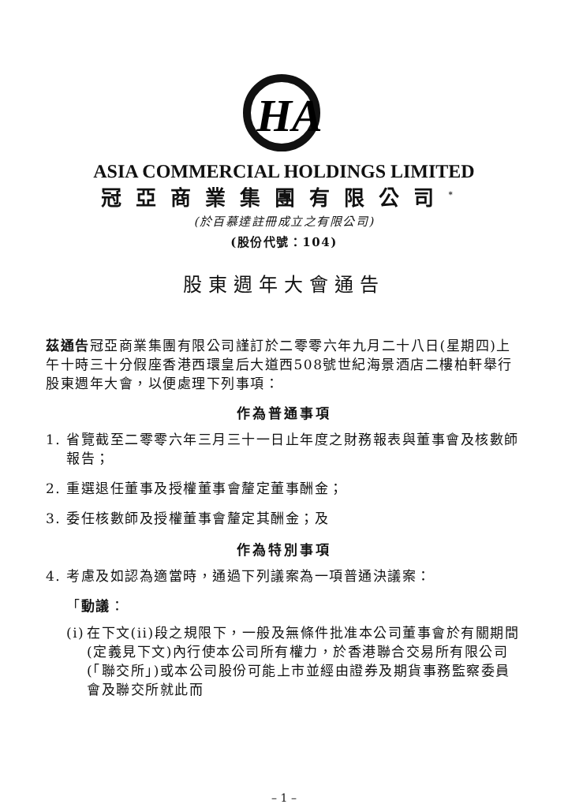HA
ASIA COMMERCIAL HOLDINGS LIMITED
冠亞商業集團有限公司<sup>*</sup>
(於百慕達註冊成立之有限公司)
(股份代號：104)
股東週年大會通告
茲通告冠亞商業集團有限公司謹訂於二零零六年九月二十八日(星期四)上午十時三十分假座香港西環皇后大道西508號世紀海景酒店二樓柏軒舉行股東週年大會，以便處理下列事項：
作為普通事項
1. 省覽截至二零零六年三月三十一日止年度之財務報表與董事會及核數師報告；
2. 重選退任董事及授權董事會釐定董事酬金；
3. 委任核數師及授權董事會釐定其酬金；及
作為特別事項
4. 考慮及如認為適當時，通過下列議案為一項普通決議案：
「動議：
(i)
在下文(ii)段之規限下，一般及無條件批准本公司董事會於有關期間(定義見下文)內行使本公司所有權力，於香港聯合交易所有限公司(「聯交所」)或本公司股份可能上市並經由證券及期貨事務監察委員會及聯交所就此而
– 1 –